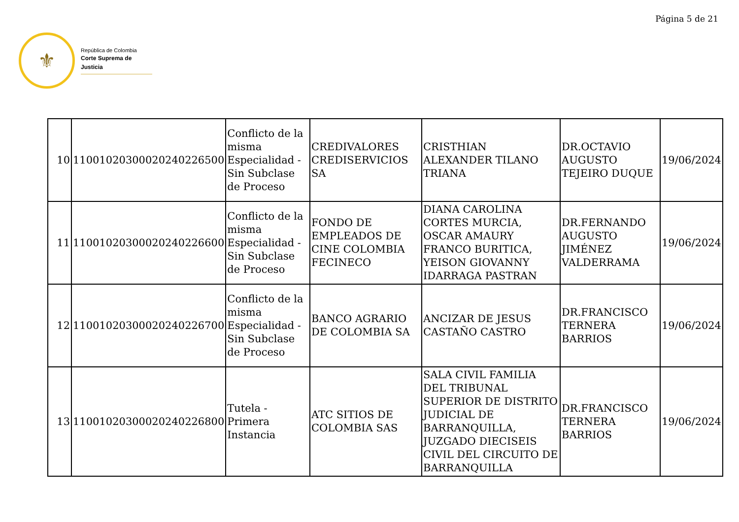Página 5 de 21
⚜
República de Colombia
Corte Suprema de Justicia
| 10 | 11001020300020240226500 | Conflicto de la misma Especialidad - Sin Subclase de Proceso | CREDIVALORES CREDISERVICIOS SA | CRISTHIAN ALEXANDER TILANO TRIANA | DR.OCTAVIO AUGUSTO TEJEIRO DUQUE | 19/06/2024 |
| 11 | 11001020300020240226600 | Conflicto de la misma Especialidad - Sin Subclase de Proceso | FONDO DE EMPLEADOS DE CINE COLOMBIA FECINECO | DIANA CAROLINA CORTES MURCIA, OSCAR AMAURY FRANCO BURITICA, YEISON GIOVANNY IDARRAGA PASTRAN | DR.FERNANDO AUGUSTO JIMÉNEZ VALDERRAMA | 19/06/2024 |
| 12 | 11001020300020240226700 | Conflicto de la misma Especialidad - Sin Subclase de Proceso | BANCO AGRARIO DE COLOMBIA SA | ANCIZAR DE JESUS CASTAÑO CASTRO | DR.FRANCISCO TERNERA BARRIOS | 19/06/2024 |
| 13 | 11001020300020240226800 | Tutela - Primera Instancia | ATC SITIOS DE COLOMBIA SAS | SALA CIVIL FAMILIA DEL TRIBUNAL SUPERIOR DE DISTRITO JUDICIAL DE BARRANQUILLA, JUZGADO DIECISEIS CIVIL DEL CIRCUITO DE BARRANQUILLA | DR.FRANCISCO TERNERA BARRIOS | 19/06/2024 |